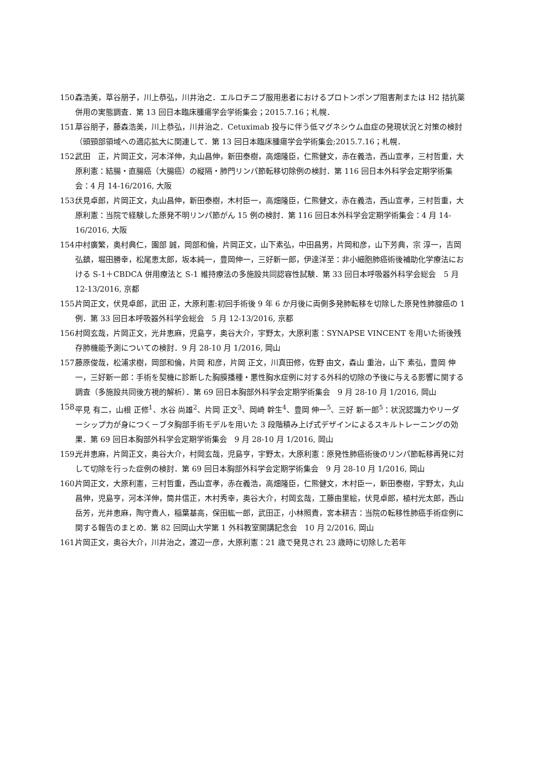150. 森浩美，草谷朋子，川上恭弘，川井治之．エルロチニブ服用患者におけるプロトンポンプ阻害剤または H2 拮抗薬併用の実態調査．第 13 回日本臨床腫瘍学会学術集会；2015.7.16；札幌．
151. 草谷朋子，藤森浩美，川上恭弘，川井治之．Cetuximab 投与に伴う低マグネシウム血症の発現状況と対策の検討（頭頸部領域への適応拡大に関連して．第 13 回日本臨床腫瘍学会学術集会;2015.7.16；札幌．
152. 武田　正，片岡正文，河本洋伸，丸山昌伸，新田泰樹，高畑隆臣，仁熊健文，赤在義浩，西山宣孝，三村哲重，大原利憲：結腸・直腸癌（大腸癌）の縦隔・肺門リンパ節転移切除例の検討．第 116 回日本外科学会定期学術集会：4 月 14-16/2016, 大阪
153. 伏見卓郎，片岡正文，丸山昌伸，新田泰樹，木村臣一，高畑隆臣，仁熊健文，赤在義浩，西山宣孝，三村哲重，大原利憲：当院で経験した原発不明リンパ節がん 15 例の検討．第 116 回日本外科学会定期学術集会：4 月 14-16/2016, 大阪
154. 中村廣繁，奥村典仁，園部 誠，岡部和倫，片岡正文，山下素弘，中田昌男，片岡和彦，山下芳典，宗 淳一，吉岡弘鎮，堀田勝幸，松尾恵太郎，坂本純一，豊岡伸一，三好新一郎，伊達洋至：非小細胞肺癌術後補助化学療法における S-1＋CBDCA 併用療法と S-1 維持療法の多施設共同認容性試験．第 33 回日本呼吸器外科学会総会　5 月 12-13/2016, 京都
155. 片岡正文，伏見卓郎，武田 正，大原利憲:初回手術後 9 年 6 か月後に両側多発肺転移を切除した原発性肺腺癌の 1 例．第 33 回日本呼吸器外科学会総会　5 月 12-13/2016, 京都
156. 村岡玄哉，片岡正文，光井恵麻，児島亨，奥谷大介，宇野太，大原利憲：SYNAPSE VINCENT を用いた術後残存肺機能予測についての検討．9 月 28-10 月 1/2016, 岡山
157. 藤原俊哉，松浦求樹，岡部和倫，片岡 和彦，片岡 正文，川真田修，佐野 由文，森山 重治，山下 素弘，豊岡 伸一，三好新一郎：手術を契機に診断した胸膜播種・悪性胸水症例に対する外科的切除の予後に与える影響に関する調査（多施設共同後方視的解析）．第 69 回日本胸部外科学会定期学術集会　9 月 28-10 月 1/2016, 岡山
158. 平見 有二，山根 正修<sup>1</sup>、水谷 尚雄<sup>2</sup>、片岡 正文<sup>3</sup>、岡崎 幹生<sup>4</sup>、豊岡 伸一<sup>5</sup>、三好 新一郎<sup>5</sup>：状況認識力やリーダーシップ力が身につく－ブタ胸部手術モデルを用いた 3 段階積み上げ式デザインによるスキルトレーニングの効果．第 69 回日本胸部外科学会定期学術集会　9 月 28-10 月 1/2016, 岡山
159. 光井恵麻，片岡正文，奥谷大介，村岡玄哉，児島亨，宇野太，大原利憲：原発性肺癌術後のリンパ節転移再発に対して切除を行った症例の検討．第 69 回日本胸部外科学会定期学術集会　9 月 28-10 月 1/2016, 岡山
160. 片岡正文，大原利憲，三村哲重，西山宣孝，赤在義浩，高畑隆臣，仁熊健文，木村臣一，新田泰樹，宇野太，丸山昌伸，児島亨，河本洋伸，筒井信正，木村秀幸，奥谷大介，村岡玄哉，工藤由里絵，伏見卓郎，植村光太郎，西山岳芳，光井恵麻，陶守貴人，稲葉基高，保田紘一郎，武田正，小林照貴，宮本耕吉：当院の転移性肺癌手術症例に関する報告のまとめ．第 82 回岡山大学第 1 外科教室開講記念会　10 月 2/2016, 岡山
161. 片岡正文，奥谷大介，川井治之，渡辺一彦，大原利憲：21 歳で発見され 23 歳時に切除した若年